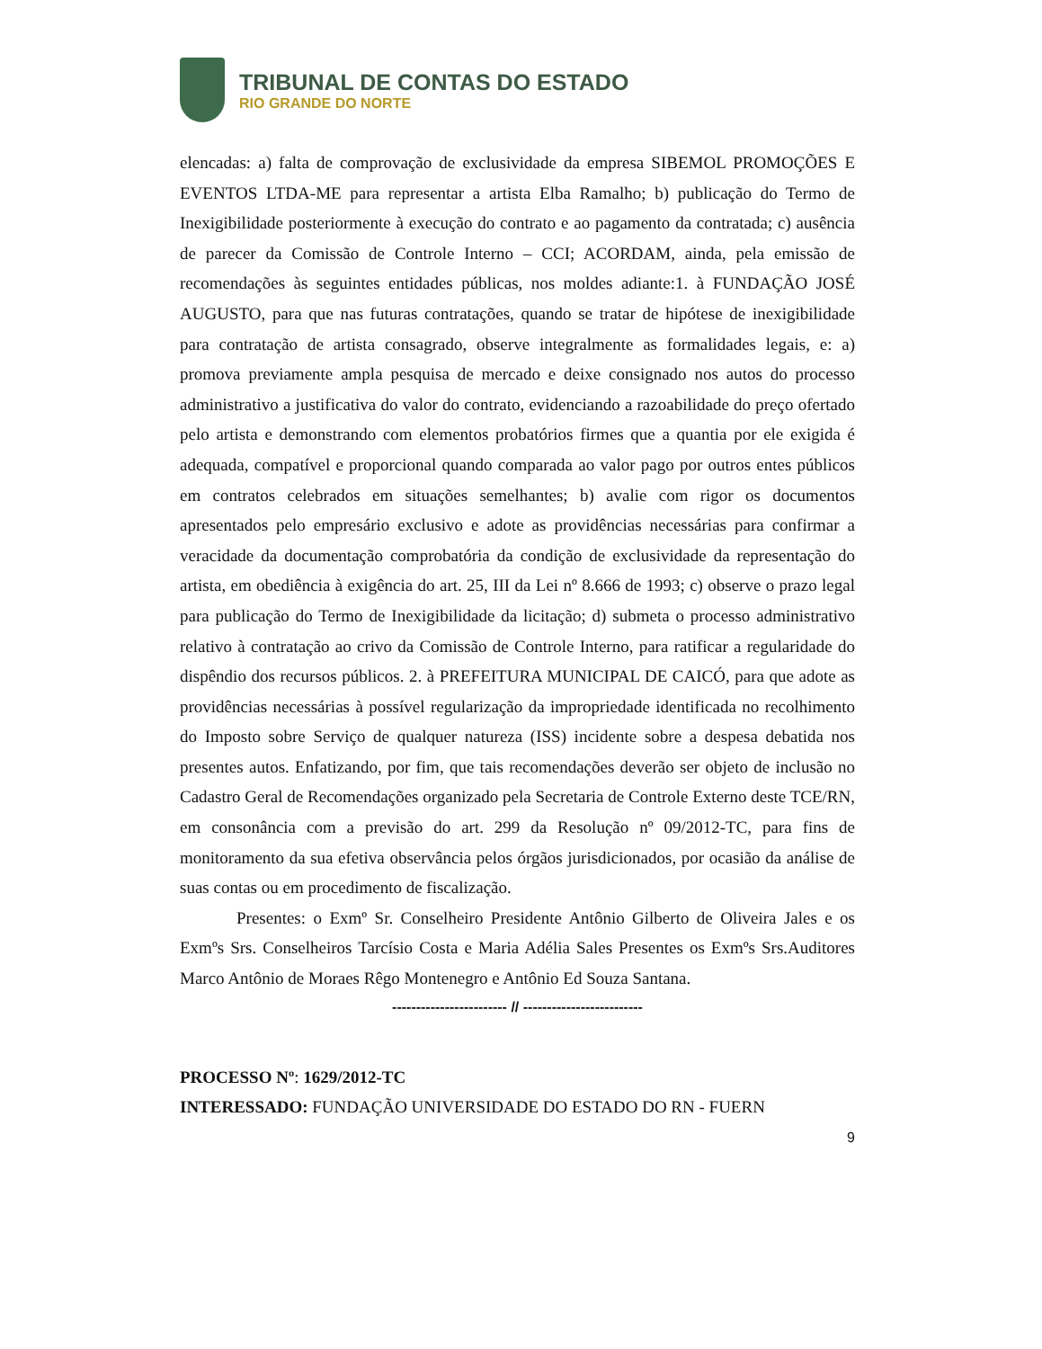TRIBUNAL DE CONTAS DO ESTADO
RIO GRANDE DO NORTE
elencadas: a) falta de comprovação de exclusividade da empresa SIBEMOL PROMOÇÕES E EVENTOS LTDA-ME para representar a artista Elba Ramalho; b) publicação do Termo de Inexigibilidade posteriormente à execução do contrato e ao pagamento da contratada; c) ausência de parecer da Comissão de Controle Interno – CCI; ACORDAM, ainda, pela emissão de recomendações às seguintes entidades públicas, nos moldes adiante:1. à FUNDAÇÃO JOSÉ AUGUSTO, para que nas futuras contratações, quando se tratar de hipótese de inexigibilidade para contratação de artista consagrado, observe integralmente as formalidades legais, e: a) promova previamente ampla pesquisa de mercado e deixe consignado nos autos do processo administrativo a justificativa do valor do contrato, evidenciando a razoabilidade do preço ofertado pelo artista e demonstrando com elementos probatórios firmes que a quantia por ele exigida é adequada, compatível e proporcional quando comparada ao valor pago por outros entes públicos em contratos celebrados em situações semelhantes; b) avalie com rigor os documentos apresentados pelo empresário exclusivo e adote as providências necessárias para confirmar a veracidade da documentação comprobatória da condição de exclusividade da representação do artista, em obediência à exigência do art. 25, III da Lei nº 8.666 de 1993; c) observe o prazo legal para publicação do Termo de Inexigibilidade da licitação; d) submeta o processo administrativo relativo à contratação ao crivo da Comissão de Controle Interno, para ratificar a regularidade do dispêndio dos recursos públicos. 2. à PREFEITURA MUNICIPAL DE CAICÓ, para que adote as providências necessárias à possível regularização da impropriedade identificada no recolhimento do Imposto sobre Serviço de qualquer natureza (ISS) incidente sobre a despesa debatida nos presentes autos. Enfatizando, por fim, que tais recomendações deverão ser objeto de inclusão no Cadastro Geral de Recomendações organizado pela Secretaria de Controle Externo deste TCE/RN, em consonância com a previsão do art. 299 da Resolução nº 09/2012-TC, para fins de monitoramento da sua efetiva observância pelos órgãos jurisdicionados, por ocasião da análise de suas contas ou em procedimento de fiscalização.
Presentes: o Exmº Sr. Conselheiro Presidente Antônio Gilberto de Oliveira Jales e os Exmºs Srs. Conselheiros Tarcísio Costa e Maria Adélia Sales Presentes os Exmºs Srs.Auditores Marco Antônio de Moraes Rêgo Montenegro e Antônio Ed Souza Santana.
------------------------ // -------------------------
PROCESSO Nº: 1629/2012-TC
INTERESSADO: FUNDAÇÃO UNIVERSIDADE DO ESTADO DO RN - FUERN
9